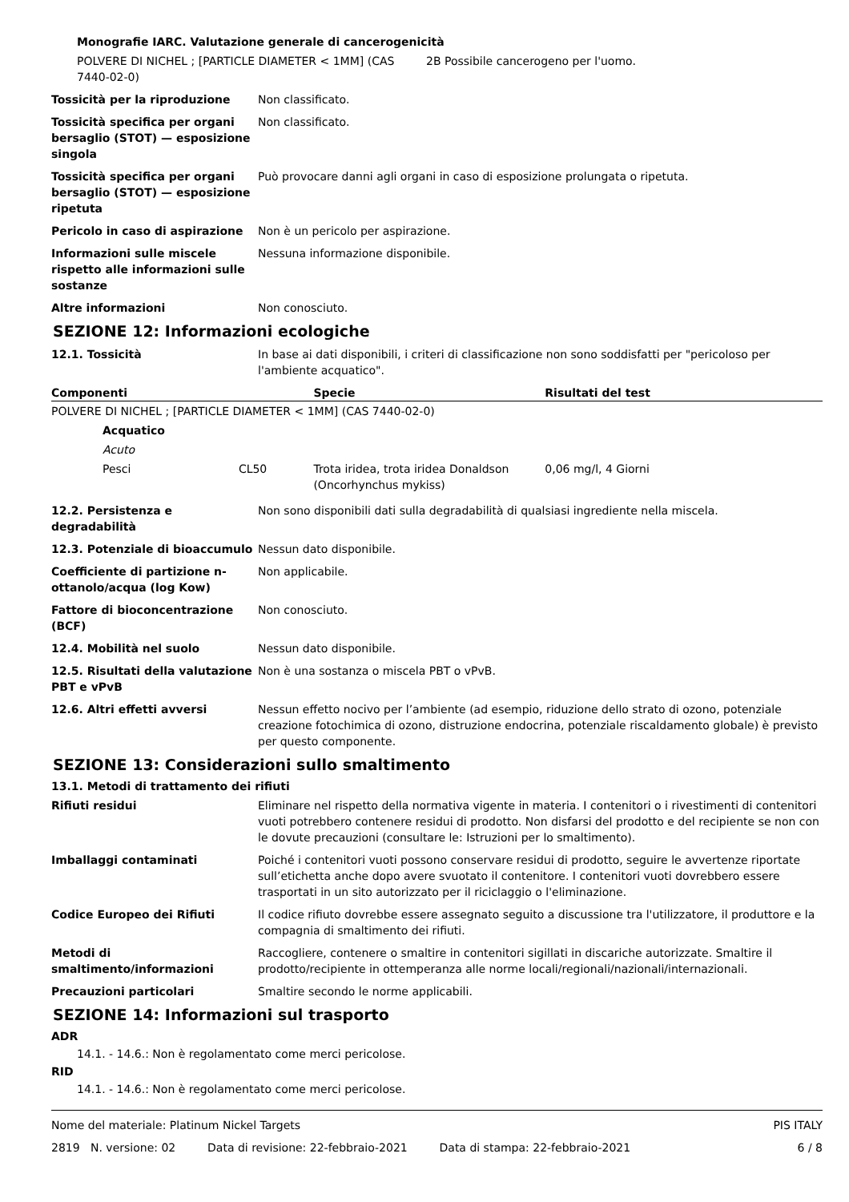Monografie IARC. Valutazione generale di cancerogenicità
POLVERE DI NICHEL ; [PARTICLE DIAMETER < 1MM] (CAS 7440-02-0)
2B Possibile cancerogeno per l'uomo.
Tossicità per la riproduzione Non classificato.
Tossicità specifica per organi bersaglio (STOT) — esposizione singola
Non classificato.
Tossicità specifica per organi bersaglio (STOT) — esposizione ripetuta
Può provocare danni agli organi in caso di esposizione prolungata o ripetuta.
Pericolo in caso di aspirazione
Non è un pericolo per aspirazione.
Informazioni sulle miscele rispetto alle informazioni sulle sostanze
Nessuna informazione disponibile.
Altre informazioni Non conosciuto.
SEZIONE 12: Informazioni ecologiche
12.1. Tossicità In base ai dati disponibili, i criteri di classificazione non sono soddisfatti per "pericoloso per l'ambiente acquatico".
| Componenti | Specie | Risultati del test |
| --- | --- | --- |
| POLVERE DI NICHEL ; [PARTICLE DIAMETER < 1MM] (CAS 7440-02-0) | | |
| Acquatico | | |
| Acuto | | |
| Pesci CL50 | Trota iridea, trota iridea Donaldson (Oncorhynchus mykiss) | 0,06 mg/l, 4 Giorni |
12.2. Persistenza e degradabilità
Non sono disponibili dati sulla degradabilità di qualsiasi ingrediente nella miscela.
12.3. Potenziale di bioaccumulo
Nessun dato disponibile.
Coefficiente di partizione n-ottanolo/acqua (log Kow)
Non applicabile.
Fattore di bioconcentrazione (BCF)
Non conosciuto.
12.4. Mobilità nel suolo Nessun dato disponibile.
12.5. Risultati della valutazione PBT e vPvB
Non è una sostanza o miscela PBT o vPvB.
12.6. Altri effetti avversi Nessun effetto nocivo per l’ambiente (ad esempio, riduzione dello strato di ozono, potenziale creazione fotochimica di ozono, distruzione endocrina, potenziale riscaldamento globale) è previsto per questo componente.
SEZIONE 13: Considerazioni sullo smaltimento
13.1. Metodi di trattamento dei rifiuti
Rifiuti residui Eliminare nel rispetto della normativa vigente in materia. I contenitori o i rivestimenti di contenitori vuoti potrebbero contenere residui di prodotto. Non disfarsi del prodotto e del recipiente se non con le dovute precauzioni (consultare le: Istruzioni per lo smaltimento).
Imballaggi contaminati Poiché i contenitori vuoti possono conservare residui di prodotto, seguire le avvertenze riportate sull’etichetta anche dopo avere svuotato il contenitore. I contenitori vuoti dovrebbero essere trasportati in un sito autorizzato per il riciclaggio o l'eliminazione.
Codice Europeo dei Rifiuti Il codice rifiuto dovrebbe essere assegnato seguito a discussione tra l'utilizzatore, il produttore e la compagnia di smaltimento dei rifiuti.
Metodi di smaltimento/informazioni
Raccogliere, contenere o smaltire in contenitori sigillati in discariche autorizzate. Smaltire il prodotto/recipiente in ottemperanza alle norme locali/regionali/nazionali/internazionali.
Precauzioni particolari Smaltire secondo le norme applicabili.
SEZIONE 14: Informazioni sul trasporto
ADR
14.1. - 14.6.: Non è regolamentato come merci pericolose.
RID
14.1. - 14.6.: Non è regolamentato come merci pericolose.
Nome del materiale: Platinum Nickel Targets PIS ITALY
2819 N. versione: 02 Data di revisione: 22-febbraio-2021 Data di stampa: 22-febbraio-2021 6 / 8